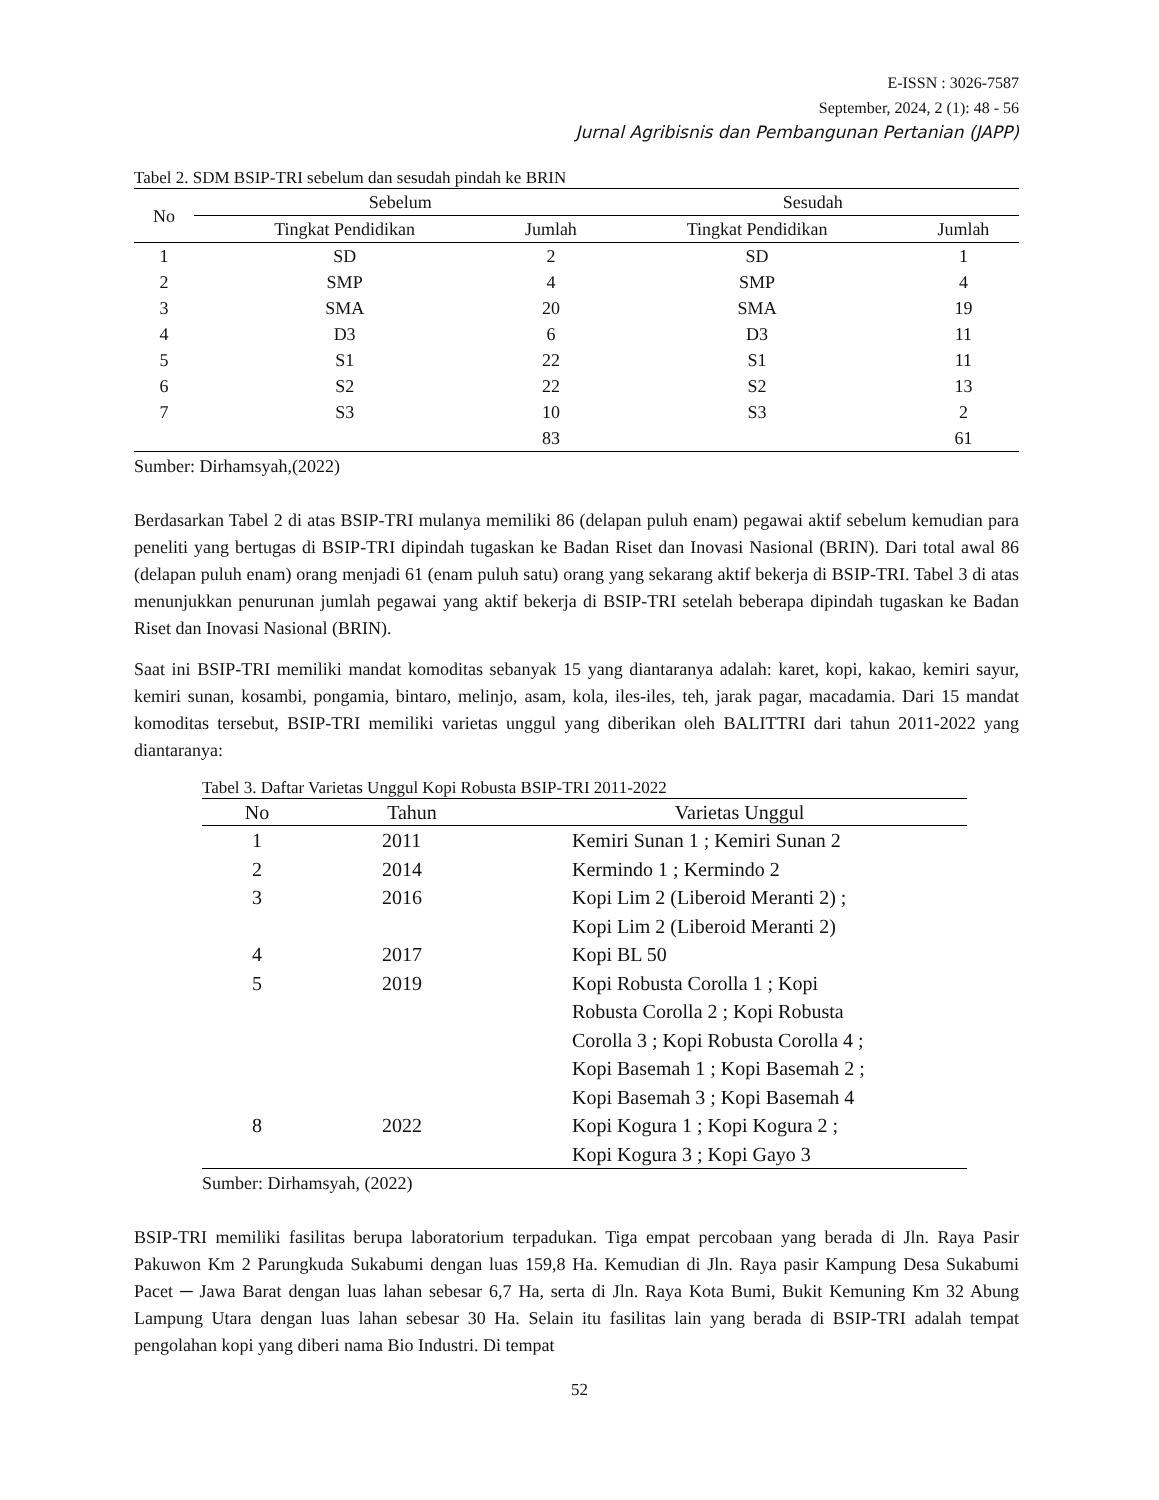E-ISSN : 3026-7587
September, 2024, 2 (1): 48 - 56
Jurnal Agribisnis dan Pembangunan Pertanian (JAPP)
Tabel 2. SDM BSIP-TRI sebelum dan sesudah pindah ke BRIN
| No | Sebelum | | Sesudah | |
| --- | --- | --- | --- | --- |
| | Tingkat Pendidikan | Jumlah | Tingkat Pendidikan | Jumlah |
| 1 | SD | 2 | SD | 1 |
| 2 | SMP | 4 | SMP | 4 |
| 3 | SMA | 20 | SMA | 19 |
| 4 | D3 | 6 | D3 | 11 |
| 5 | S1 | 22 | S1 | 11 |
| 6 | S2 | 22 | S2 | 13 |
| 7 | S3 | 10 | S3 | 2 |
| | | 83 | | 61 |
Sumber: Dirhamsyah,(2022)
Berdasarkan Tabel 2 di atas BSIP-TRI mulanya memiliki 86 (delapan puluh enam) pegawai aktif sebelum kemudian para peneliti yang bertugas di BSIP-TRI dipindah tugaskan ke Badan Riset dan Inovasi Nasional (BRIN). Dari total awal 86 (delapan puluh enam) orang menjadi 61 (enam puluh satu) orang yang sekarang aktif bekerja di BSIP-TRI. Tabel 3 di atas menunjukkan penurunan jumlah pegawai yang aktif bekerja di BSIP-TRI setelah beberapa dipindah tugaskan ke Badan Riset dan Inovasi Nasional (BRIN).
Saat ini BSIP-TRI memiliki mandat komoditas sebanyak 15 yang diantaranya adalah: karet, kopi, kakao, kemiri sayur, kemiri sunan, kosambi, pongamia, bintaro, melinjo, asam, kola, iles-iles, teh, jarak pagar, macadamia. Dari 15 mandat komoditas tersebut, BSIP-TRI memiliki varietas unggul yang diberikan oleh BALITTRI dari tahun 2011-2022 yang diantaranya:
Tabel 3. Daftar Varietas Unggul Kopi Robusta BSIP-TRI 2011-2022
| No | Tahun | Varietas Unggul |
| --- | --- | --- |
| 1 | 2011 | Kemiri Sunan 1 ; Kemiri Sunan 2 |
| 2 | 2014 | Kermindo 1 ; Kermindo 2 |
| 3 | 2016 | Kopi Lim 2 (Liberoid Meranti 2) ; Kopi Lim 2 (Liberoid Meranti 2) |
| 4 | 2017 | Kopi BL 50 |
| 5 | 2019 | Kopi Robusta Corolla 1 ; Kopi Robusta Corolla 2 ; Kopi Robusta Corolla 3 ; Kopi Robusta Corolla 4 ; Kopi Basemah 1 ; Kopi Basemah 2 ; Kopi Basemah 3 ; Kopi Basemah 4 |
| 8 | 2022 | Kopi Kogura 1 ; Kopi Kogura 2 ; Kopi Kogura 3 ; Kopi Gayo 3 |
Sumber: Dirhamsyah, (2022)
BSIP-TRI memiliki fasilitas berupa laboratorium terpadukan. Tiga empat percobaan yang berada di Jln. Raya Pasir Pakuwon Km 2 Parungkuda Sukabumi dengan luas 159,8 Ha. Kemudian di Jln. Raya pasir Kampung Desa Sukabumi Pacet ─ Jawa Barat dengan luas lahan sebesar 6,7 Ha, serta di Jln. Raya Kota Bumi, Bukit Kemuning Km 32 Abung Lampung Utara dengan luas lahan sebesar 30 Ha. Selain itu fasilitas lain yang berada di BSIP-TRI adalah tempat pengolahan kopi yang diberi nama Bio Industri. Di tempat
52